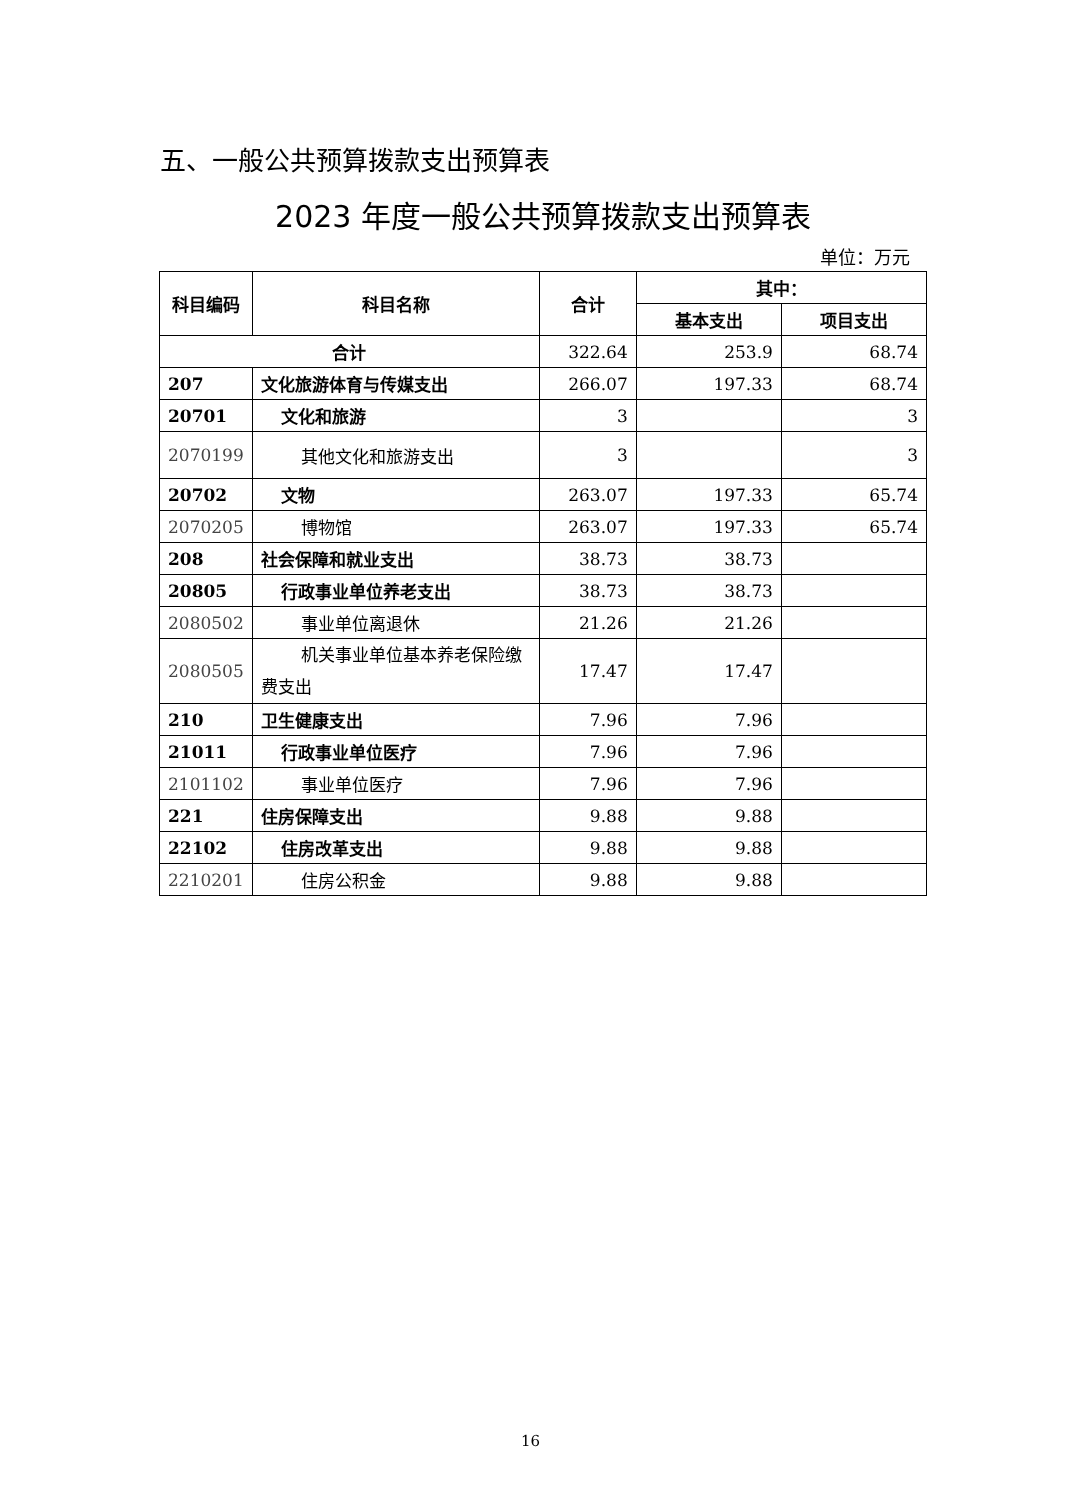五、一般公共预算拨款支出预算表
2023 年度一般公共预算拨款支出预算表
单位：万元
| 科目编码 | 科目名称 | 合计 | 其中： | |
| --- | --- | --- | --- | --- |
| | | | 基本支出 | 项目支出 |
| 合计 | | 322.64 | 253.9 | 68.74 |
| 207 | 文化旅游体育与传媒支出 | 266.07 | 197.33 | 68.74 |
| 20701 | 文化和旅游 | 3 | | 3 |
| 2070199 | 其他文化和旅游支出 | 3 | | 3 |
| 20702 | 文物 | 263.07 | 197.33 | 65.74 |
| 2070205 | 博物馆 | 263.07 | 197.33 | 65.74 |
| 208 | 社会保障和就业支出 | 38.73 | 38.73 | |
| 20805 | 行政事业单位养老支出 | 38.73 | 38.73 | |
| 2080502 | 事业单位离退休 | 21.26 | 21.26 | |
| 2080505 | 机关事业单位基本养老保险缴费支出 | 17.47 | 17.47 | |
| 210 | 卫生健康支出 | 7.96 | 7.96 | |
| 21011 | 行政事业单位医疗 | 7.96 | 7.96 | |
| 2101102 | 事业单位医疗 | 7.96 | 7.96 | |
| 221 | 住房保障支出 | 9.88 | 9.88 | |
| 22102 | 住房改革支出 | 9.88 | 9.88 | |
| 2210201 | 住房公积金 | 9.88 | 9.88 | |
16